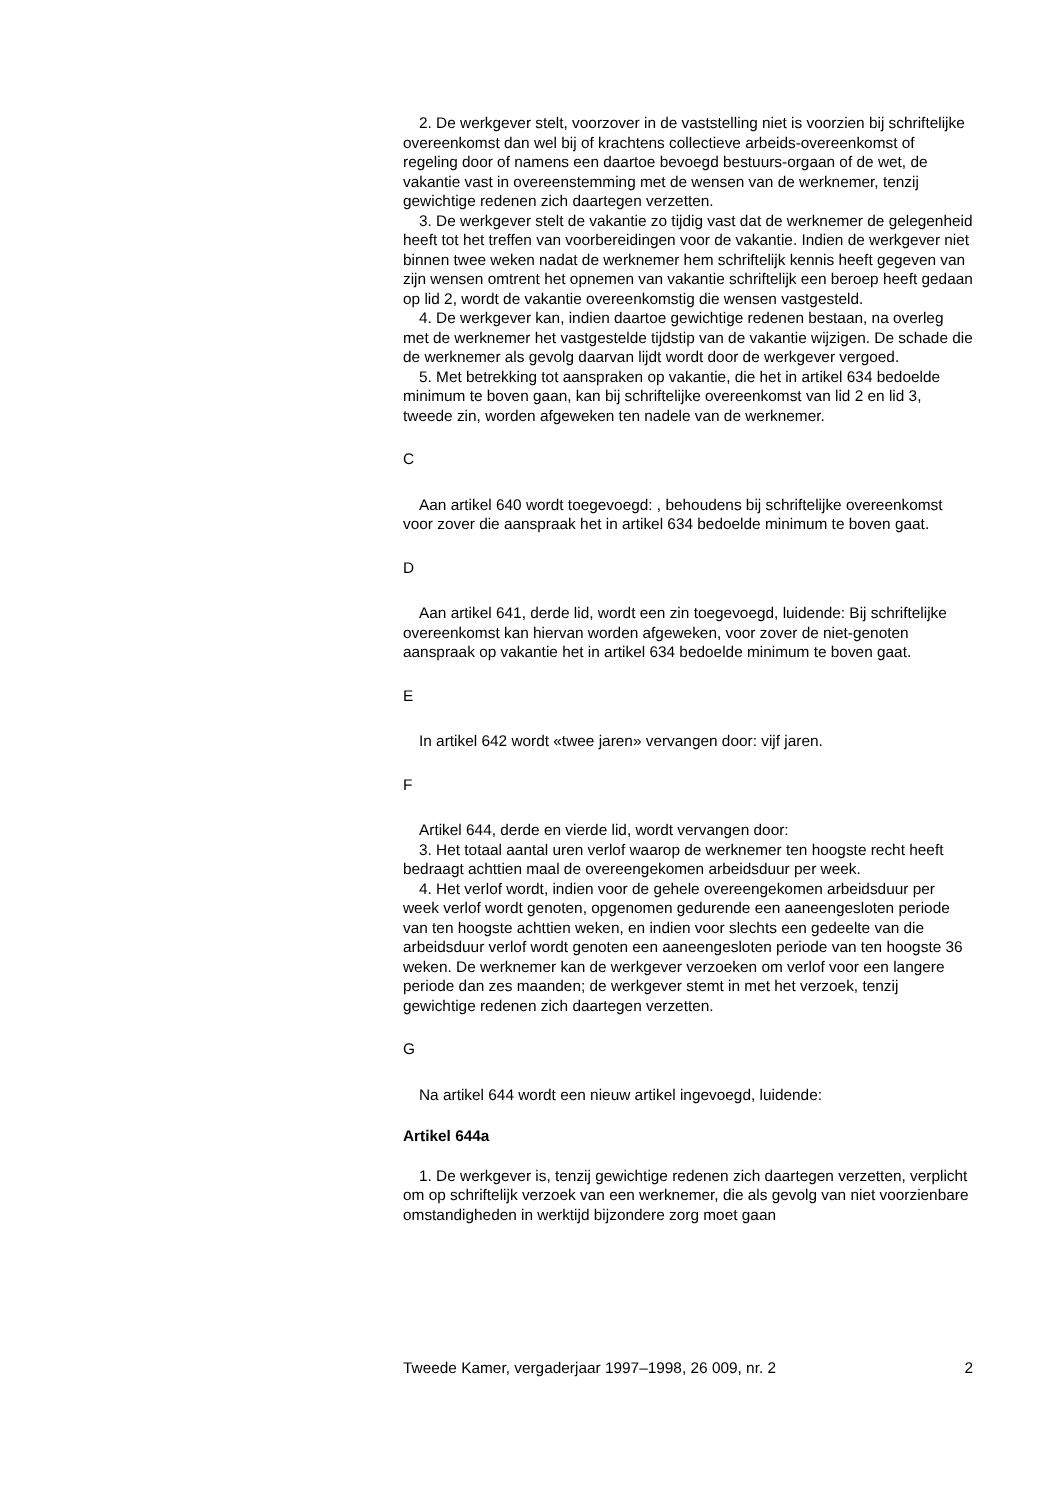2. De werkgever stelt, voorzover in de vaststelling niet is voorzien bij schriftelijke overeenkomst dan wel bij of krachtens collectieve arbeids-overeenkomst of regeling door of namens een daartoe bevoegd bestuurs-orgaan of de wet, de vakantie vast in overeenstemming met de wensen van de werknemer, tenzij gewichtige redenen zich daartegen verzetten.
3. De werkgever stelt de vakantie zo tijdig vast dat de werknemer de gelegenheid heeft tot het treffen van voorbereidingen voor de vakantie. Indien de werkgever niet binnen twee weken nadat de werknemer hem schriftelijk kennis heeft gegeven van zijn wensen omtrent het opnemen van vakantie schriftelijk een beroep heeft gedaan op lid 2, wordt de vakantie overeenkomstig die wensen vastgesteld.
4. De werkgever kan, indien daartoe gewichtige redenen bestaan, na overleg met de werknemer het vastgestelde tijdstip van de vakantie wijzigen. De schade die de werknemer als gevolg daarvan lijdt wordt door de werkgever vergoed.
5. Met betrekking tot aanspraken op vakantie, die het in artikel 634 bedoelde minimum te boven gaan, kan bij schriftelijke overeenkomst van lid 2 en lid 3, tweede zin, worden afgeweken ten nadele van de werknemer.
C
Aan artikel 640 wordt toegevoegd: , behoudens bij schriftelijke overeenkomst voor zover die aanspraak het in artikel 634 bedoelde minimum te boven gaat.
D
Aan artikel 641, derde lid, wordt een zin toegevoegd, luidende: Bij schriftelijke overeenkomst kan hiervan worden afgeweken, voor zover de niet-genoten aanspraak op vakantie het in artikel 634 bedoelde minimum te boven gaat.
E
In artikel 642 wordt «twee jaren» vervangen door: vijf jaren.
F
Artikel 644, derde en vierde lid, wordt vervangen door:
3. Het totaal aantal uren verlof waarop de werknemer ten hoogste recht heeft bedraagt achttien maal de overeengekomen arbeidsduur per week.
4. Het verlof wordt, indien voor de gehele overeengekomen arbeidsduur per week verlof wordt genoten, opgenomen gedurende een aaneengesloten periode van ten hoogste achttien weken, en indien voor slechts een gedeelte van die arbeidsduur verlof wordt genoten een aaneengesloten periode van ten hoogste 36 weken. De werknemer kan de werkgever verzoeken om verlof voor een langere periode dan zes maanden; de werkgever stemt in met het verzoek, tenzij gewichtige redenen zich daartegen verzetten.
G
Na artikel 644 wordt een nieuw artikel ingevoegd, luidende:
Artikel 644a
1. De werkgever is, tenzij gewichtige redenen zich daartegen verzetten, verplicht om op schriftelijk verzoek van een werknemer, die als gevolg van niet voorzienbare omstandigheden in werktijd bijzondere zorg moet gaan
Tweede Kamer, vergaderjaar 1997–1998, 26 009, nr. 2 2